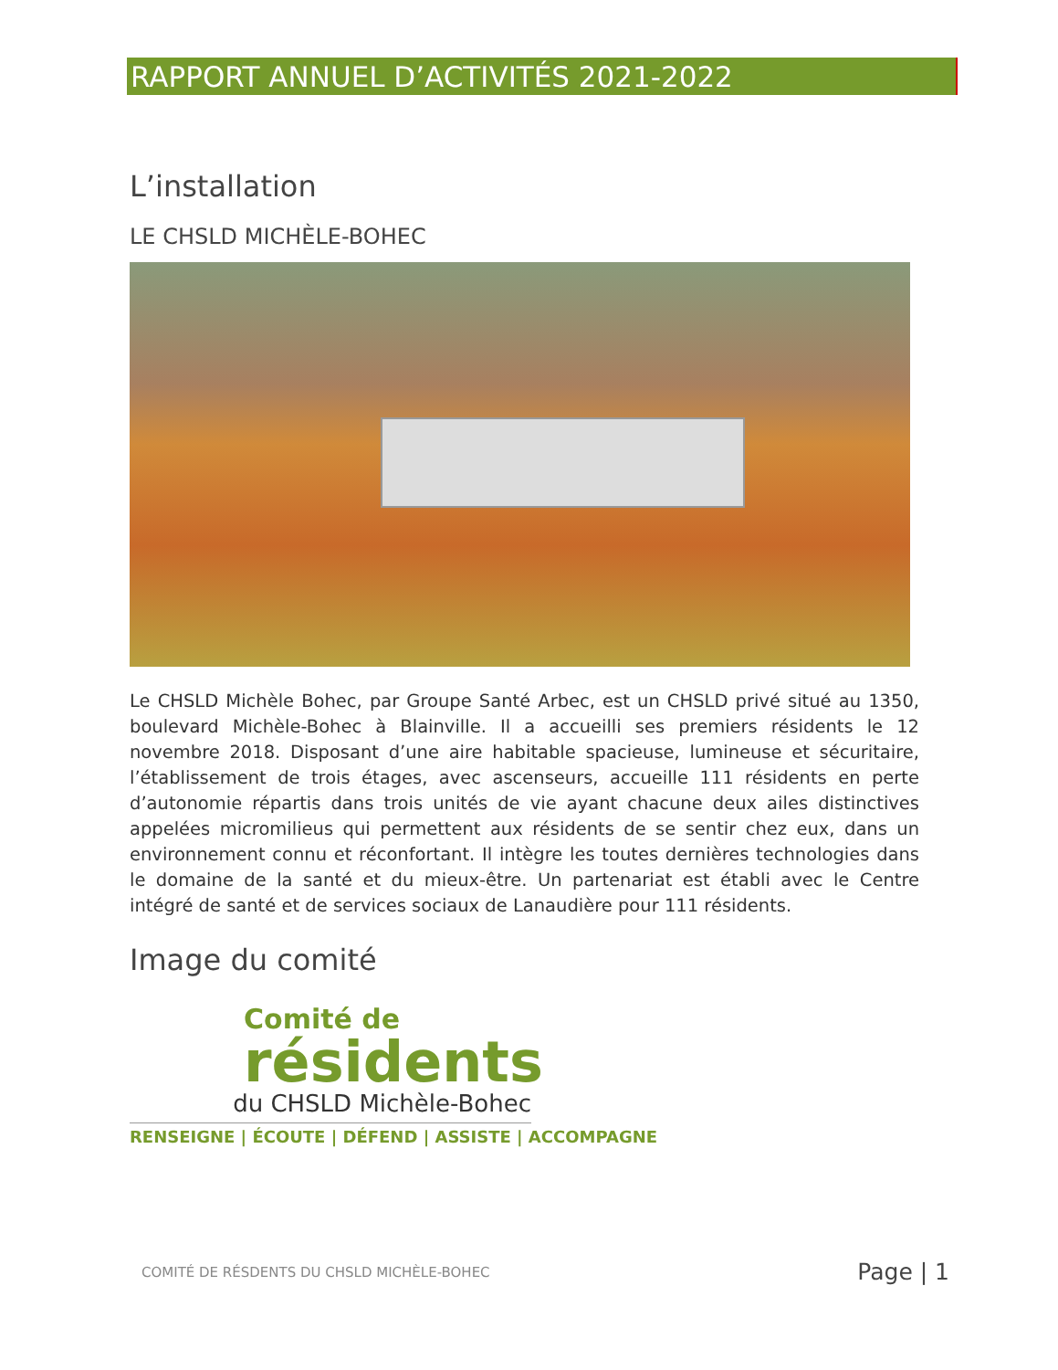RAPPORT ANNUEL D’ACTIVITÉS 2021-2022
L’installation
LE CHSLD MICHÈLE-BOHEC
Le CHSLD Michèle Bohec, par Groupe Santé Arbec, est un CHSLD privé situé au 1350, boulevard Michèle-Bohec à Blainville. Il a accueilli ses premiers résidents le 12 novembre 2018. Disposant d’une aire habitable spacieuse, lumineuse et sécuritaire, l’établissement de trois étages, avec ascenseurs, accueille 111 résidents en perte d’autonomie répartis dans trois unités de vie ayant chacune deux ailes distinctives appelées micromilieus qui permettent aux résidents de se sentir chez eux, dans un environnement connu et réconfortant. Il intègre les toutes dernières technologies dans le domaine de la santé et du mieux-être. Un partenariat est établi avec le Centre intégré de santé et de services sociaux de Lanaudière pour 111 résidents.
Image du comité
Comité de
résidents
du CHSLD Michèle-Bohec
RENSEIGNE | ÉCOUTE | DÉFEND | ASSISTE | ACCOMPAGNE
COMITÉ DE RÉSDENTS DU CHSLD MICHÈLE-BOHEC Page | 1